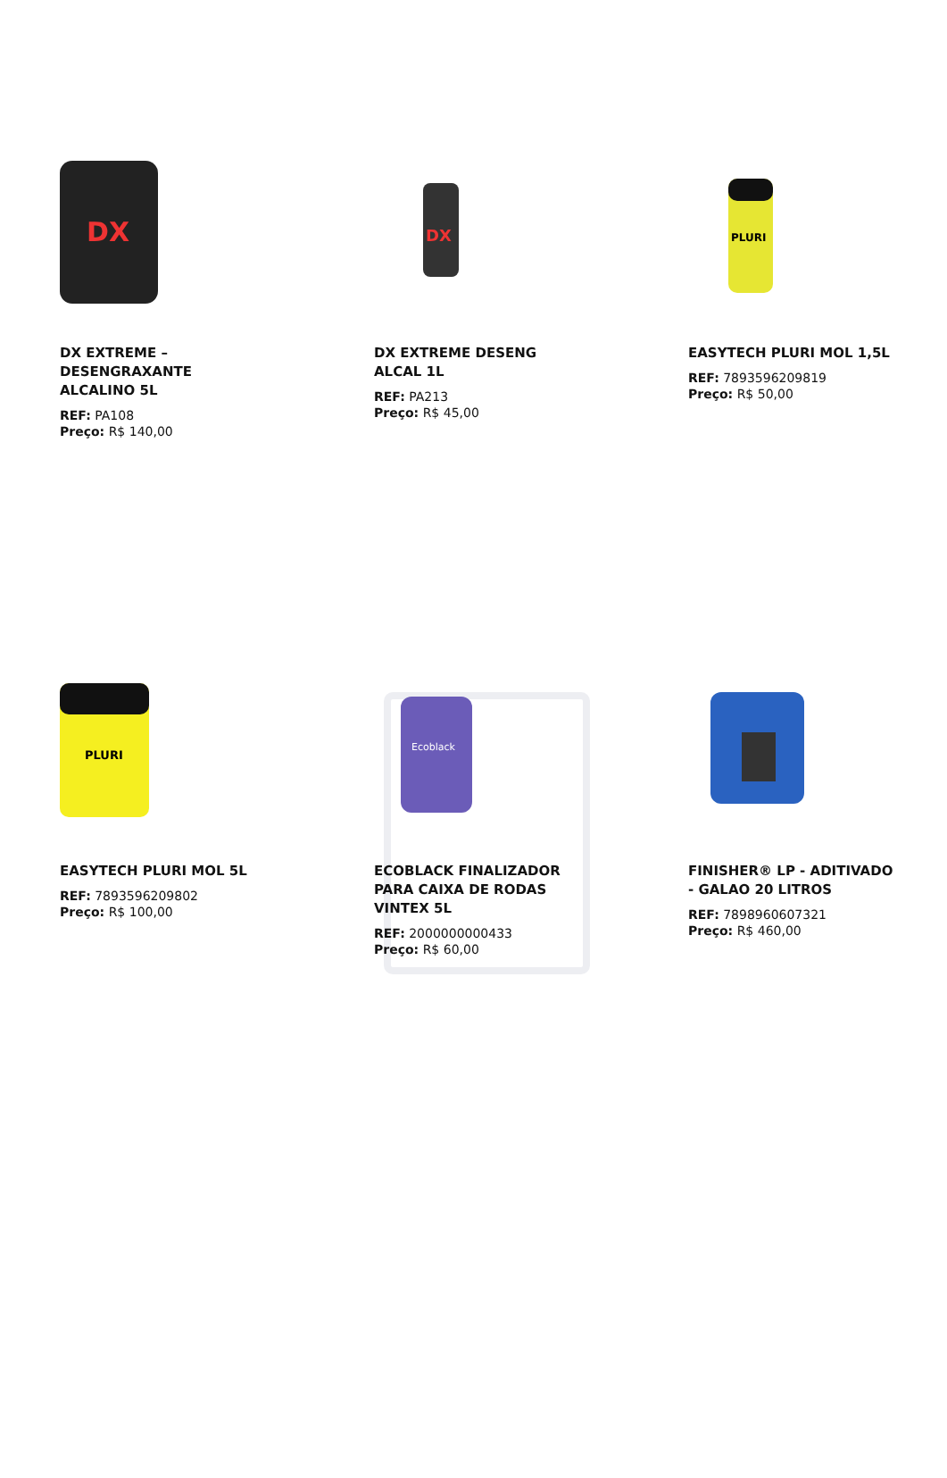DX
DX EXTREME – DESENGRAXANTE ALCALINO 5L
REF: PA108
Preço: R$ 140,00
DX
DX EXTREME DESENG ALCAL 1L
REF: PA213
Preço: R$ 45,00
PLURI
EASYTECH PLURI MOL 1,5L
REF: 7893596209819
Preço: R$ 50,00
PLURI
EASYTECH PLURI MOL 5L
REF: 7893596209802
Preço: R$ 100,00
Ecoblack
ECOBLACK FINALIZADOR PARA CAIXA DE RODAS VINTEX 5L
REF: 2000000000433
Preço: R$ 60,00
FINISHER® LP - ADITIVADO - GALAO 20 LITROS
REF: 7898960607321
Preço: R$ 460,00